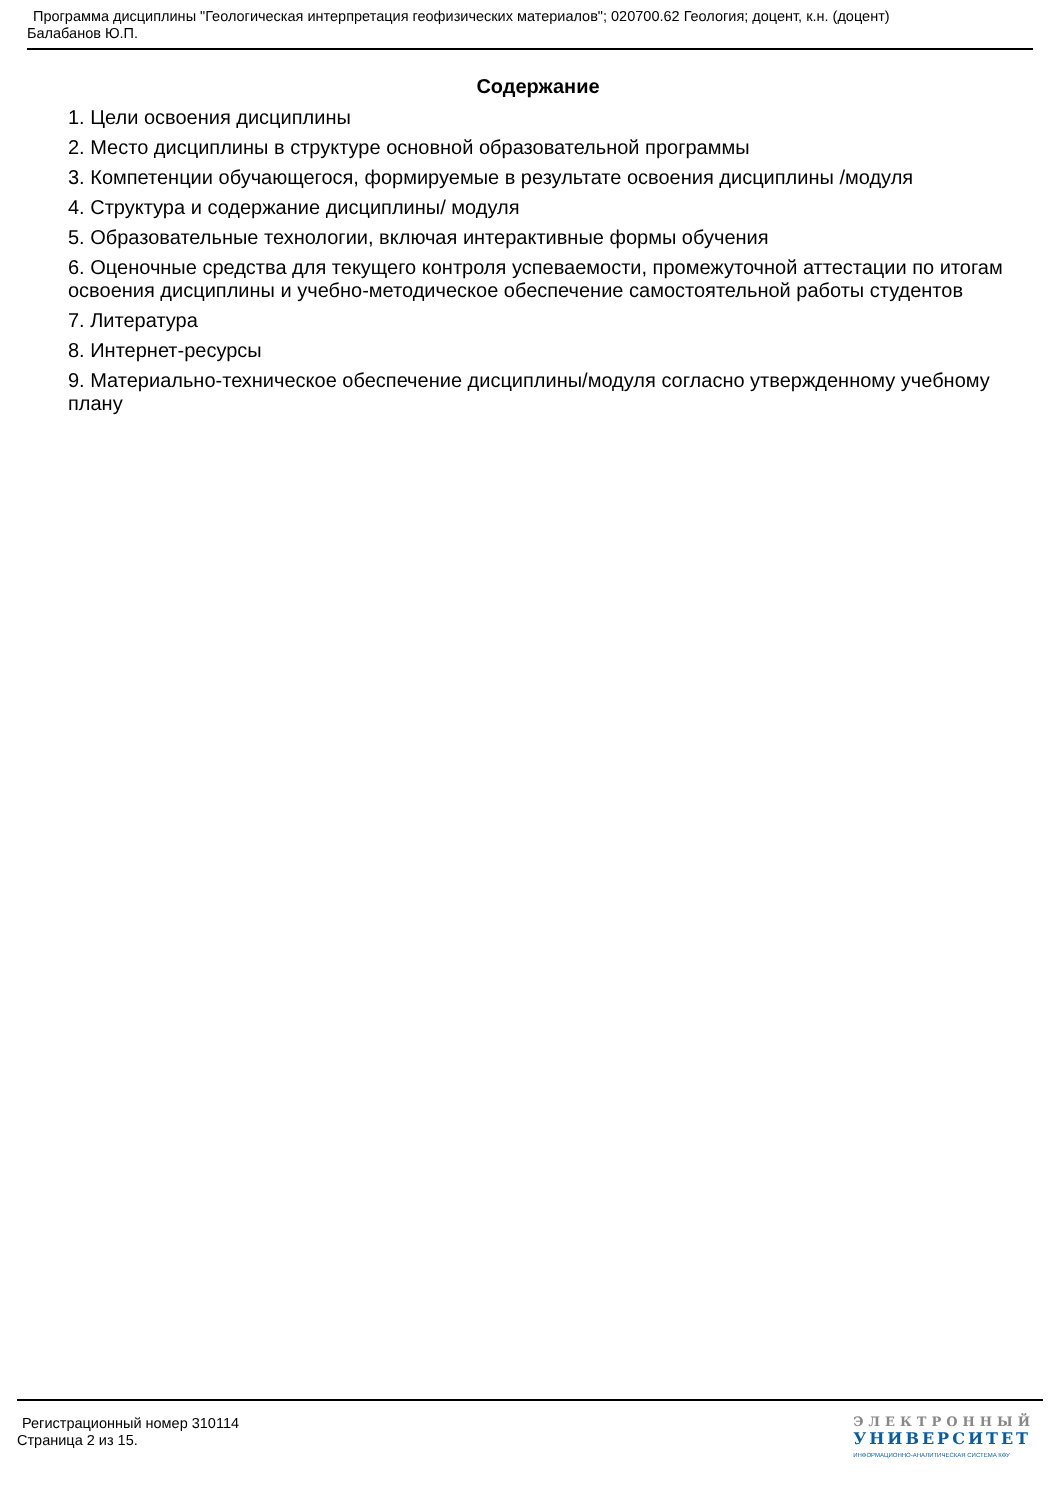Программа дисциплины "Геологическая интерпретация геофизических материалов"; 020700.62 Геология; доцент, к.н. (доцент)
Балабанов Ю.П.
Содержание
1. Цели освоения дисциплины
2. Место дисциплины в структуре основной образовательной программы
3. Компетенции обучающегося, формируемые в результате освоения дисциплины /модуля
4. Структура и содержание дисциплины/ модуля
5. Образовательные технологии, включая интерактивные формы обучения
6. Оценочные средства для текущего контроля успеваемости, промежуточной аттестации по итогам освоения дисциплины и учебно-методическое обеспечение самостоятельной работы студентов
7. Литература
8. Интернет-ресурсы
9. Материально-техническое обеспечение дисциплины/модуля согласно утвержденному учебному плану
Регистрационный номер 310114
Страница 2 из 15.
ЭЛЕКТРОННЫЙ
УНИВЕРСИТЕТ
ИНФОРМАЦИОННО-АНАЛИТИЧЕСКАЯ СИСТЕМА КФУ